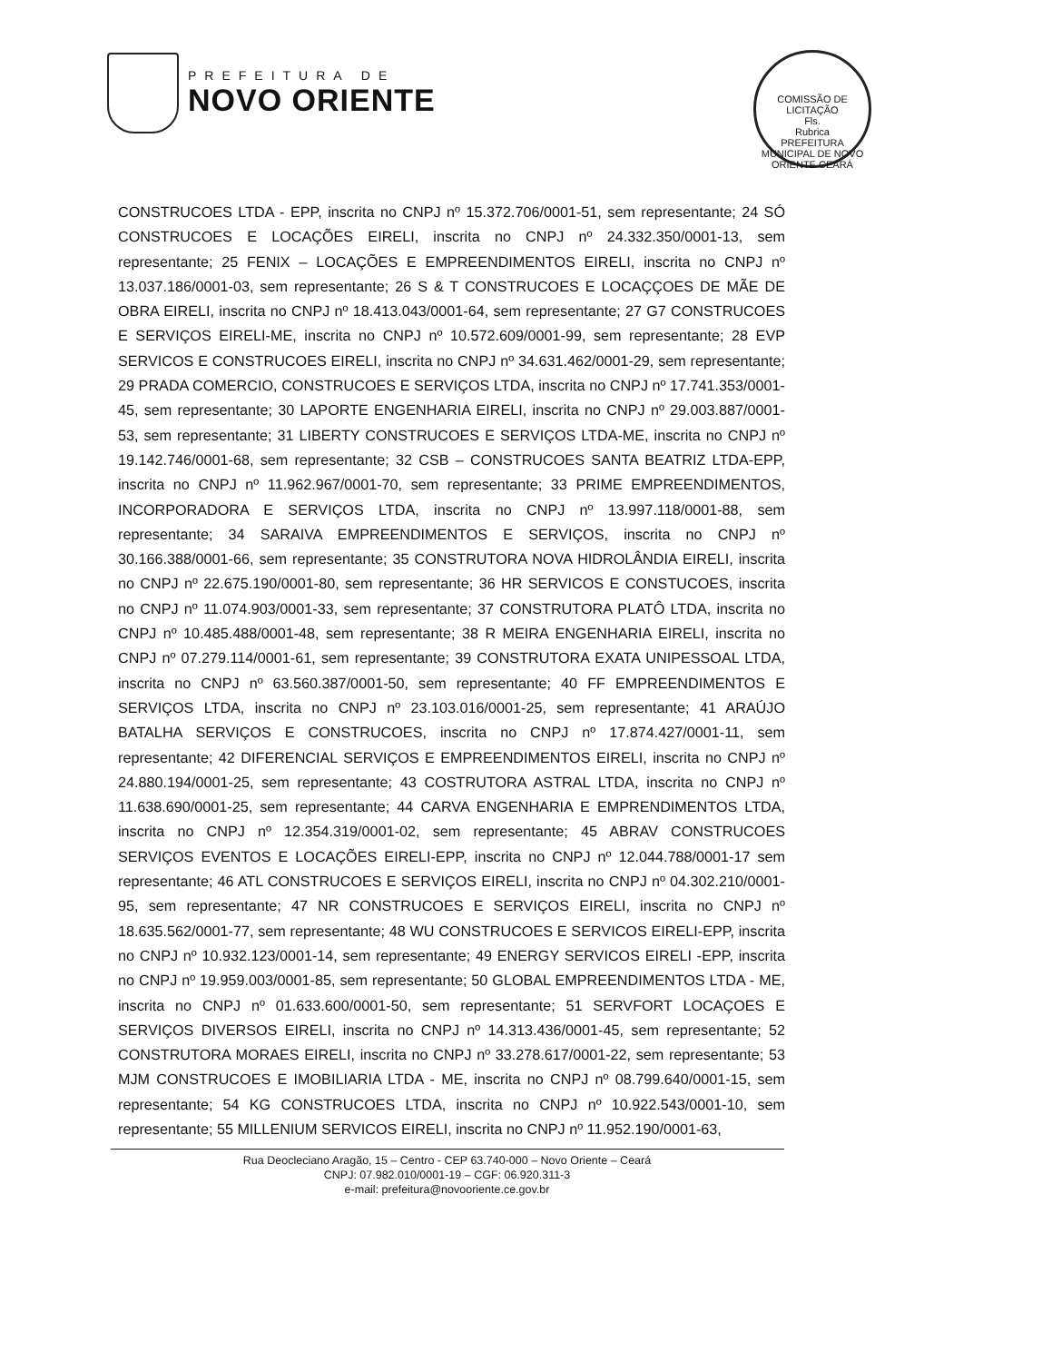PREFEITURA DE
NOVO ORIENTE
COMISSÃO DE LICITAÇÃO
Fls.
Rubrica
PREFEITURA MUNICIPAL DE NOVO ORIENTE CEARÁ
CONSTRUCOES LTDA - EPP, inscrita no CNPJ nº 15.372.706/0001-51, sem representante; 24 SÓ CONSTRUCOES E LOCAÇÕES EIRELI, inscrita no CNPJ nº 24.332.350/0001-13, sem representante; 25 FENIX – LOCAÇÕES E EMPREENDIMENTOS EIRELI, inscrita no CNPJ nº 13.037.186/0001-03, sem representante; 26 S & T CONSTRUCOES E LOCAÇÇOES DE MÃE DE OBRA EIRELI, inscrita no CNPJ nº 18.413.043/0001-64, sem representante; 27 G7 CONSTRUCOES E SERVIÇOS EIRELI-ME, inscrita no CNPJ nº 10.572.609/0001-99, sem representante; 28 EVP SERVICOS E CONSTRUCOES EIRELI, inscrita no CNPJ nº 34.631.462/0001-29, sem representante; 29 PRADA COMERCIO, CONSTRUCOES E SERVIÇOS LTDA, inscrita no CNPJ nº 17.741.353/0001-45, sem representante; 30 LAPORTE ENGENHARIA EIRELI, inscrita no CNPJ nº 29.003.887/0001-53, sem representante; 31 LIBERTY CONSTRUCOES E SERVIÇOS LTDA-ME, inscrita no CNPJ nº 19.142.746/0001-68, sem representante; 32 CSB – CONSTRUCOES SANTA BEATRIZ LTDA-EPP, inscrita no CNPJ nº 11.962.967/0001-70, sem representante; 33 PRIME EMPREENDIMENTOS, INCORPORADORA E SERVIÇOS LTDA, inscrita no CNPJ nº 13.997.118/0001-88, sem representante; 34 SARAIVA EMPREENDIMENTOS E SERVIÇOS, inscrita no CNPJ nº 30.166.388/0001-66, sem representante; 35 CONSTRUTORA NOVA HIDROLÂNDIA EIRELI, inscrita no CNPJ nº 22.675.190/0001-80, sem representante; 36 HR SERVICOS E CONSTUCOES, inscrita no CNPJ nº 11.074.903/0001-33, sem representante; 37 CONSTRUTORA PLATÔ LTDA, inscrita no CNPJ nº 10.485.488/0001-48, sem representante; 38 R MEIRA ENGENHARIA EIRELI, inscrita no CNPJ nº 07.279.114/0001-61, sem representante; 39 CONSTRUTORA EXATA UNIPESSOAL LTDA, inscrita no CNPJ nº 63.560.387/0001-50, sem representante; 40 FF EMPREENDIMENTOS E SERVIÇOS LTDA, inscrita no CNPJ nº 23.103.016/0001-25, sem representante; 41 ARAÚJO BATALHA SERVIÇOS E CONSTRUCOES, inscrita no CNPJ nº 17.874.427/0001-11, sem representante; 42 DIFERENCIAL SERVIÇOS E EMPREENDIMENTOS EIRELI, inscrita no CNPJ nº 24.880.194/0001-25, sem representante; 43 COSTRUTORA ASTRAL LTDA, inscrita no CNPJ nº 11.638.690/0001-25, sem representante; 44 CARVA ENGENHARIA E EMPRENDIMENTOS LTDA, inscrita no CNPJ nº 12.354.319/0001-02, sem representante; 45 ABRAV CONSTRUCOES SERVIÇOS EVENTOS E LOCAÇÕES EIRELI-EPP, inscrita no CNPJ nº 12.044.788/0001-17 sem representante; 46 ATL CONSTRUCOES E SERVIÇOS EIRELI, inscrita no CNPJ nº 04.302.210/0001-95, sem representante; 47 NR CONSTRUCOES E SERVIÇOS EIRELI, inscrita no CNPJ nº 18.635.562/0001-77, sem representante; 48 WU CONSTRUCOES E SERVICOS EIRELI-EPP, inscrita no CNPJ nº 10.932.123/0001-14, sem representante; 49 ENERGY SERVICOS EIRELI -EPP, inscrita no CNPJ nº 19.959.003/0001-85, sem representante; 50 GLOBAL EMPREENDIMENTOS LTDA - ME, inscrita no CNPJ nº 01.633.600/0001-50, sem representante; 51 SERVFORT LOCAÇOES E SERVIÇOS DIVERSOS EIRELI, inscrita no CNPJ nº 14.313.436/0001-45, sem representante; 52 CONSTRUTORA MORAES EIRELI, inscrita no CNPJ nº 33.278.617/0001-22, sem representante; 53 MJM CONSTRUCOES E IMOBILIARIA LTDA - ME, inscrita no CNPJ nº 08.799.640/0001-15, sem representante; 54 KG CONSTRUCOES LTDA, inscrita no CNPJ nº 10.922.543/0001-10, sem representante; 55 MILLENIUM SERVICOS EIRELI, inscrita no CNPJ nº 11.952.190/0001-63,
Rua Deocleciano Aragão, 15 – Centro - CEP 63.740-000 – Novo Oriente – Ceará
CNPJ: 07.982.010/0001-19 – CGF: 06.920.311-3
e-mail: prefeitura@novooriente.ce.gov.br